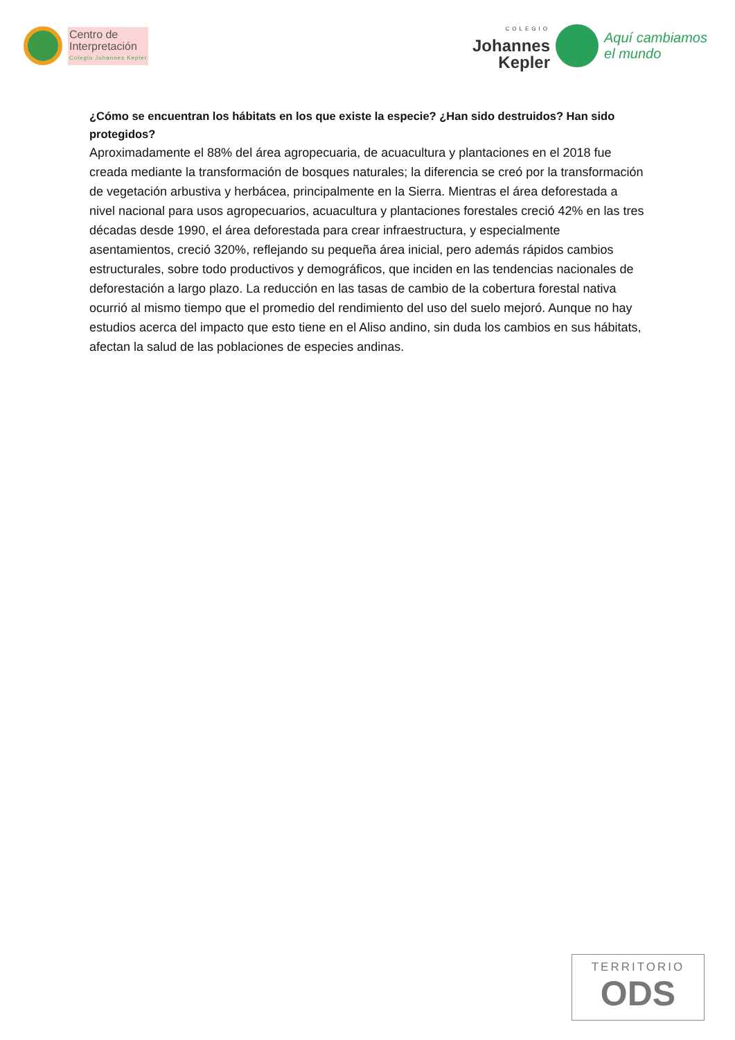Centro de
Interpretación
Colegio Johannes Kepler
COLEGIO
Johannes
Kepler
Aquí cambiamos
el mundo
¿Cómo se encuentran los hábitats en los que existe la especie? ¿Han sido destruidos? Han sido protegidos?
Aproximadamente el 88% del área agropecuaria, de acuacultura y plantaciones en el 2018 fue creada mediante la transformación de bosques naturales; la diferencia se creó por la transformación de vegetación arbustiva y herbácea, principalmente en la Sierra. Mientras el área deforestada a nivel nacional para usos agropecuarios, acuacultura y plantaciones forestales creció 42% en las tres décadas desde 1990, el área deforestada para crear infraestructura, y especialmente asentamientos, creció 320%, reflejando su pequeña área inicial, pero además rápidos cambios estructurales, sobre todo productivos y demográficos, que inciden en las tendencias nacionales de deforestación a largo plazo. La reducción en las tasas de cambio de la cobertura forestal nativa ocurrió al mismo tiempo que el promedio del rendimiento del uso del suelo mejoró. Aunque no hay estudios acerca del impacto que esto tiene en el Aliso andino, sin duda los cambios en sus hábitats, afectan la salud de las poblaciones de especies andinas.
TERRITORIO
ODS